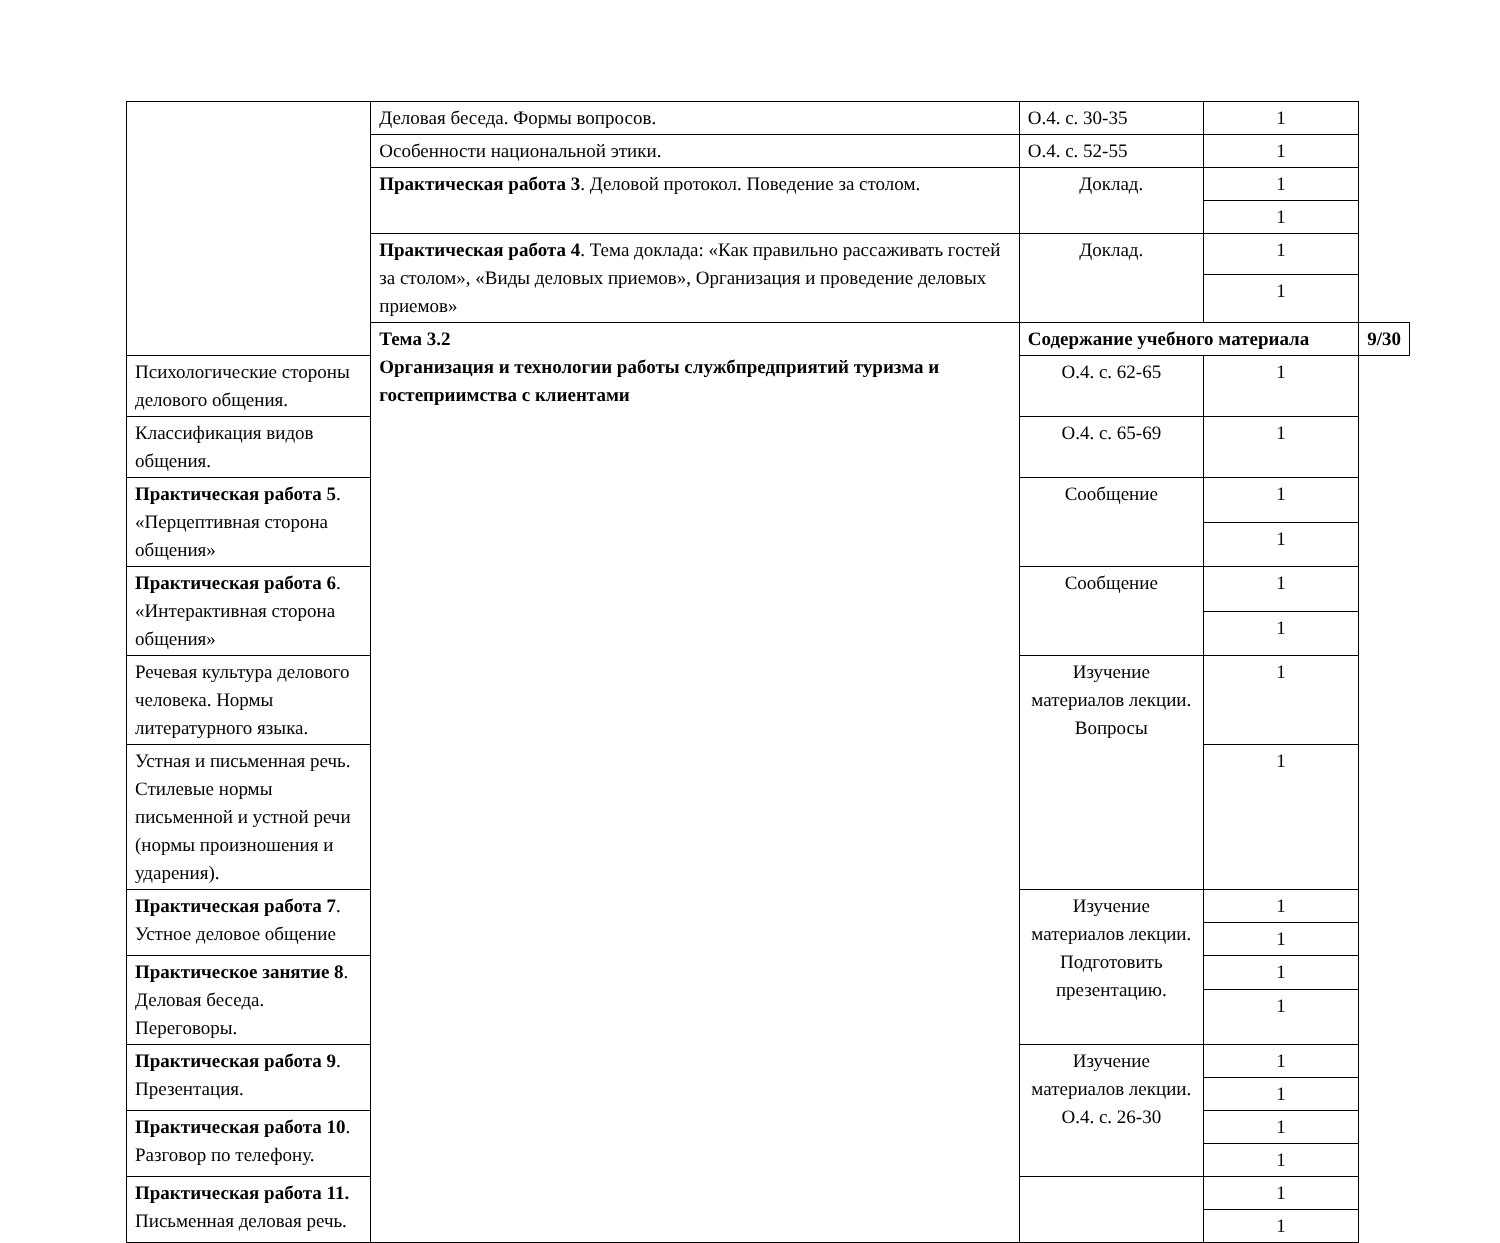| | Деловая беседа. Формы вопросов. | О.4. с. 30-35 | 1 | |
| | Особенности национальной этики. | О.4. с. 52-55 | 1 | |
| | Практическая работа 3 . Деловой протокол. Поведение за столом. | Доклад. | 1 | |
| | | | 1 | |
| | Практическая работа 4 . Тема доклада: «Как правильно рассаживать гостей за столом», «Виды деловых приемов», Организация и проведение деловых приемов» | Доклад. | 1 | |
| | | | 1 | |
| | Тема 3.2 Организация и технологии работы службпредприятий туризма и гостеприимства с клиентами | Содержание учебного материала | | 9/30 |
| Психологические стороны делового общения. | | О.4. с. 62-65 | 1 | |
| Классификация видов общения. | | О.4. с. 65-69 | 1 | |
| Практическая работа 5 . «Перцептивная сторона общения» | | Сообщение | 1 | |
| | | | 1 | |
| Практическая работа 6 . «Интерактивная сторона общения» | | Сообщение | 1 | |
| | | | 1 | |
| Речевая культура делового человека. Нормы литературного языка. | | Изучение материалов лекции. Вопросы | 1 | |
| Устная и письменная речь. Стилевые нормы письменной и устной речи (нормы произношения и ударения). | | | 1 | |
| Практическая работа 7 . Устное деловое общение | | Изучение материалов лекции. Подготовить презентацию. | 1 | |
| | | | 1 | |
| Практическое занятие 8 . Деловая беседа. Переговоры. | | | 1 | |
| | | | 1 | |
| Практическая работа 9 . Презентация. | | Изучение материалов лекции. О.4. с. 26-30 | 1 | |
| | | | 1 | |
| Практическая работа 10 . Разговор по телефону. | | | 1 | |
| | | | 1 | |
| Практическая работа 11. Письменная деловая речь. | | | 1 | |
| | | | 1 | |